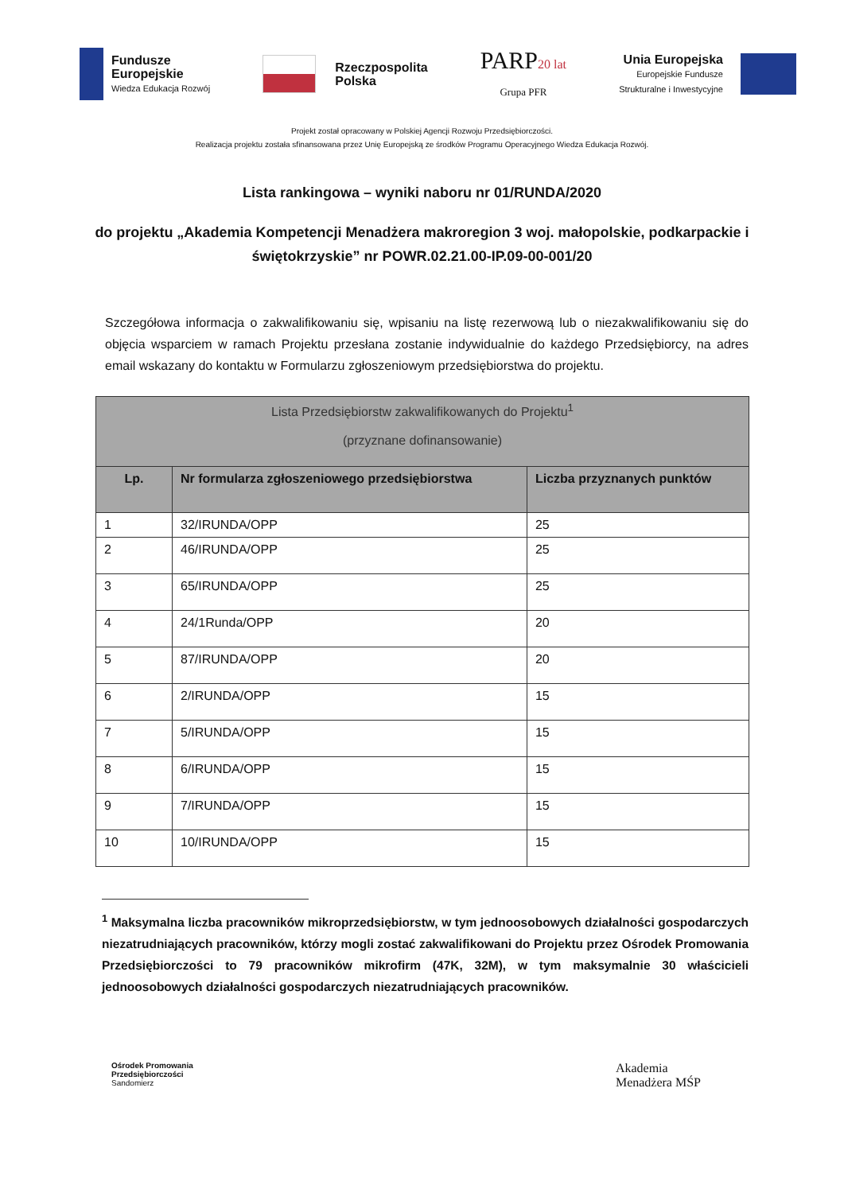Fundusze
Europejskie
Wiedza Edukacja Rozwój
Rzeczpospolita
Polska
PARP20 lat
Grupa PFR
Unia Europejska
Europejskie Fundusze
Strukturalne i Inwestycyjne
Projekt został opracowany w Polskiej Agencji Rozwoju Przedsiębiorczości.
Realizacja projektu została sfinansowana przez Unię Europejską ze środków Programu Operacyjnego Wiedza Edukacja Rozwój.
Lista rankingowa – wyniki naboru nr 01/RUNDA/2020
do projektu „Akademia Kompetencji Menadżera makroregion 3 woj. małopolskie, podkarpackie i świętokrzyskie” nr POWR.02.21.00-IP.09-00-001/20
Szczegółowa informacja o zakwalifikowaniu się, wpisaniu na listę rezerwową lub o niezakwalifikowaniu się do objęcia wsparciem w ramach Projektu przesłana zostanie indywidualnie do każdego Przedsiębiorcy, na adres email wskazany do kontaktu w Formularzu zgłoszeniowym przedsiębiorstwa do projektu.
| Lista Przedsiębiorstw zakwalifikowanych do Projektu<sup>1</sup> (przyznane dofinansowanie) | | |
| --- | --- | --- |
| Lp. | Nr formularza zgłoszeniowego przedsiębiorstwa | Liczba przyznanych punktów |
| 1 | 32/IRUNDA/OPP | 25 |
| 2 | 46/IRUNDA/OPP | 25 |
| 3 | 65/IRUNDA/OPP | 25 |
| 4 | 24/1Runda/OPP | 20 |
| 5 | 87/IRUNDA/OPP | 20 |
| 6 | 2/IRUNDA/OPP | 15 |
| 7 | 5/IRUNDA/OPP | 15 |
| 8 | 6/IRUNDA/OPP | 15 |
| 9 | 7/IRUNDA/OPP | 15 |
| 10 | 10/IRUNDA/OPP | 15 |
<sup>1</sup> Maksymalna liczba pracowników mikroprzedsiębiorstw, w tym jednoosobowych działalności gospodarczych niezatrudniających pracowników, którzy mogli zostać zakwalifikowani do Projektu przez Ośrodek Promowania Przedsiębiorczości to 79 pracowników mikrofirm (47K, 32M), w tym maksymalnie 30 właścicieli jednoosobowych działalności gospodarczych niezatrudniających pracowników.
Ośrodek Promowania
Przedsiębiorczości
Sandomierz
Akademia
Menadżera MŚP